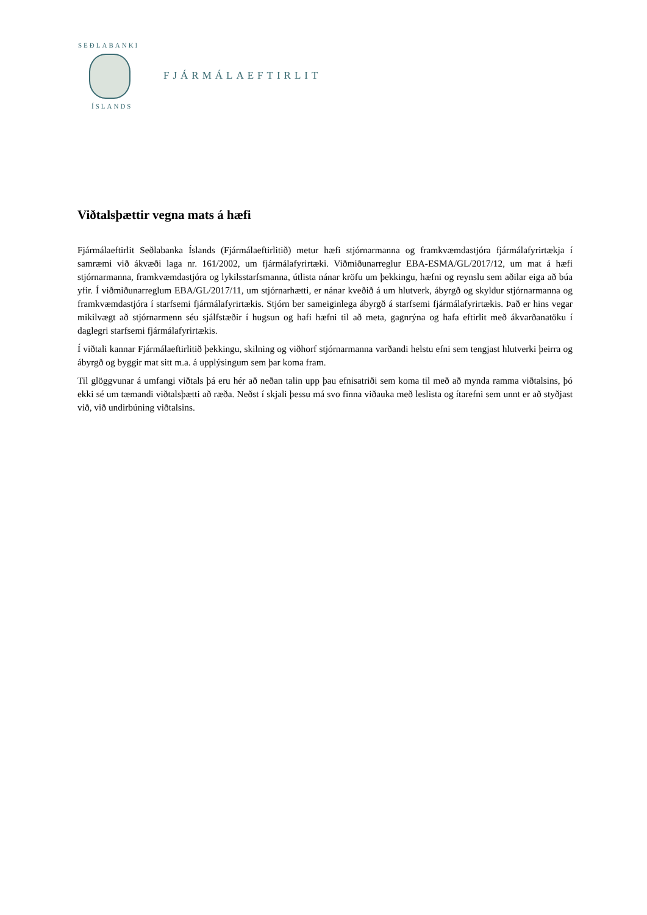SEÐLABANKI
ÍSLANDS
FJÁRMÁLAEFTIRLIT
Viðtalsþættir vegna mats á hæfi
Fjármálaeftirlit Seðlabanka Íslands (Fjármálaeftirlitið) metur hæfi stjórnarmanna og framkvæmdastjóra fjármálafyrirtækja í samræmi við ákvæði laga nr. 161/2002, um fjármálafyrirtæki. Viðmiðunarreglur EBA-ESMA/GL/2017/12, um mat á hæfi stjórnarmanna, framkvæmdastjóra og lykilsstarfsmanna, útlista nánar kröfu um þekkingu, hæfni og reynslu sem aðilar eiga að búa yfir. Í viðmiðunarreglum EBA/GL/2017/11, um stjórnarhætti, er nánar kveðið á um hlutverk, ábyrgð og skyldur stjórnarmanna og framkvæmdastjóra í starfsemi fjármálafyrirtækis. Stjórn ber sameiginlega ábyrgð á starfsemi fjármálafyrirtækis. Það er hins vegar mikilvægt að stjórnarmenn séu sjálfstæðir í hugsun og hafi hæfni til að meta, gagnrýna og hafa eftirlit með ákvarðanatöku í daglegri starfsemi fjármálafyrirtækis.
Í viðtali kannar Fjármálaeftirlitið þekkingu, skilning og viðhorf stjórnarmanna varðandi helstu efni sem tengjast hlutverki þeirra og ábyrgð og byggir mat sitt m.a. á upplýsingum sem þar koma fram.
Til glöggvunar á umfangi viðtals þá eru hér að neðan talin upp þau efnisatriði sem koma til með að mynda ramma viðtalsins, þó ekki sé um tæmandi viðtalsþætti að ræða. Neðst í skjali þessu má svo finna viðauka með leslista og ítarefni sem unnt er að styðjast við, við undirbúning viðtalsins.